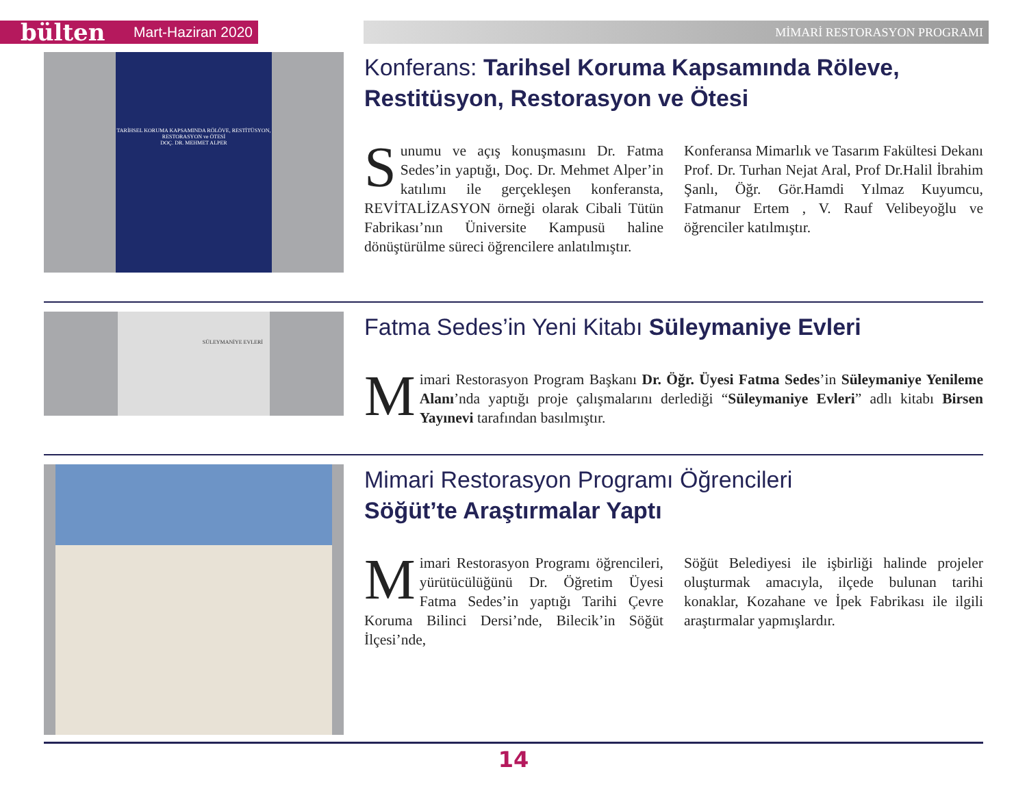bülten Mart-Haziran 2020
MİMARİ RESTORASYON PROGRAMI
TARİHSEL KORUMA KAPSAMINDA RÖLÖVE, RESTİTÜSYON, RESTORASYON ve ÖTESİ
DOÇ. DR. MEHMET ALPER
Konferans: Tarihsel Koruma Kapsamında Röleve, Restitüsyon, Restorasyon ve Ötesi
Sunumu ve açış konuşmasını Dr. Fatma Sedes’in yaptığı, Doç. Dr. Mehmet Alper’in katılımı ile gerçekleşen konferansta, REVİTALİZASYON örneği olarak Cibali Tütün Fabrikası’nın Üniversite Kampusü haline dönüştürülme süreci öğrencilere anlatılmıştır.
Konferansa Mimarlık ve Tasarım Fakültesi Dekanı Prof. Dr. Turhan Nejat Aral, Prof Dr.Halil İbrahim Şanlı, Öğr. Gör.Hamdi Yılmaz Kuyumcu, Fatmanur Ertem , V. Rauf Velibeyoğlu ve öğrenciler katılmıştır.
SÜLEYMANİYE EVLERİ
Fatma Sedes’in Yeni Kitabı Süleymaniye Evleri
Mimari Restorasyon Program Başkanı Dr. Öğr. Üyesi Fatma Sedes’in Süleymaniye Yenileme Alanı’nda yaptığı proje çalışmalarını derlediği “Süleymaniye Evleri” adlı kitabı Birsen Yayınevi tarafından basılmıştır.
Mimari Restorasyon Programı Öğrencileri
Söğüt’te Araştırmalar Yaptı
Mimari Restorasyon Programı öğrencileri, yürütücülüğünü Dr. Öğretim Üyesi Fatma Sedes’in yaptığı Tarihi Çevre Koruma Bilinci Dersi’nde, Bilecik’in Söğüt İlçesi’nde,
Söğüt Belediyesi ile işbirliği halinde projeler oluşturmak amacıyla, ilçede bulunan tarihi konaklar, Kozahane ve İpek Fabrikası ile ilgili araştırmalar yapmışlardır.
14